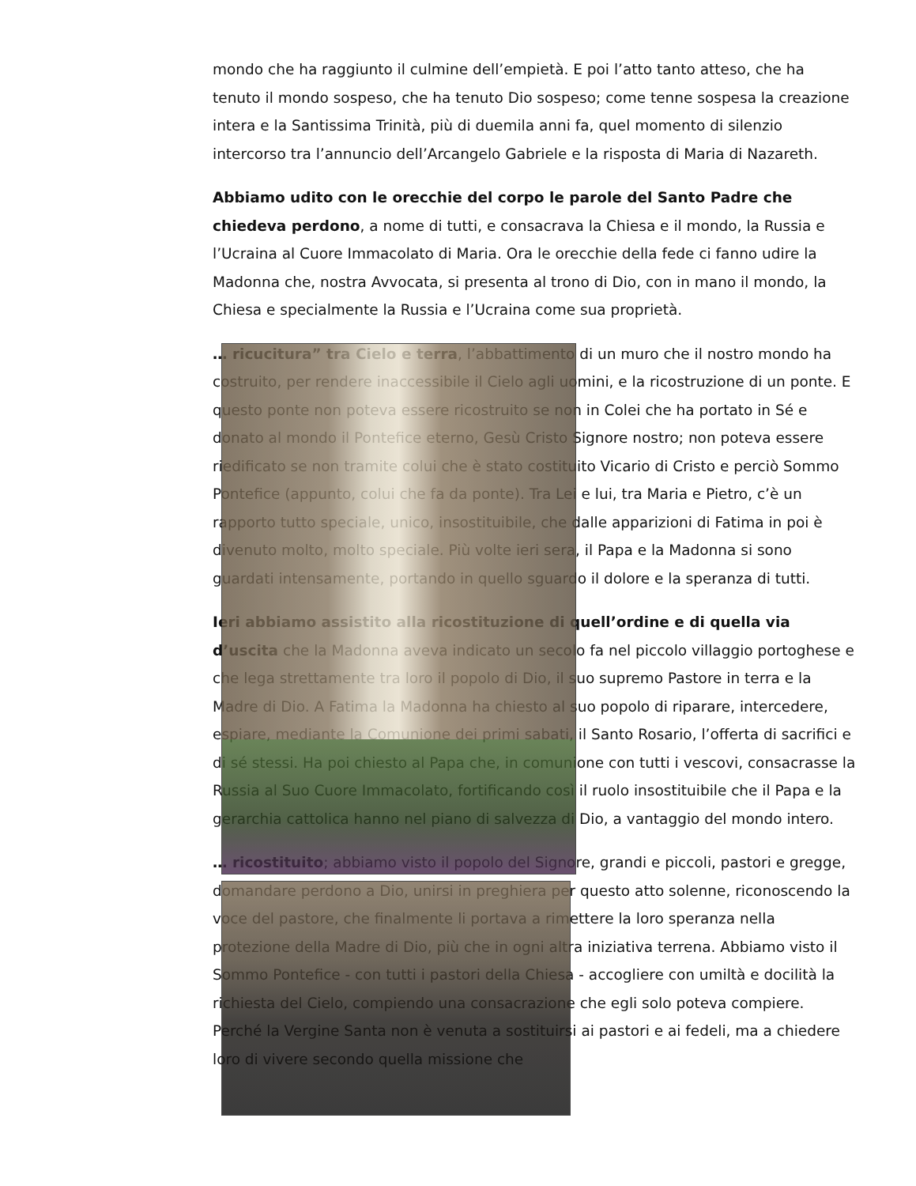mondo che ha raggiunto il culmine dell’empietà. E poi l’atto tanto atteso, che ha tenuto il mondo sospeso, che ha tenuto Dio sospeso; come tenne sospesa la creazione intera e la Santissima Trinità, più di duemila anni fa, quel momento di silenzio intercorso tra l’annuncio dell’Arcangelo Gabriele e la risposta di Maria di Nazareth.
Abbiamo udito con le orecchie del corpo le parole del Santo Padre che chiedeva perdono, a nome di tutti, e consacrava la Chiesa e il mondo, la Russia e l’Ucraina al Cuore Immacolato di Maria. Ora le orecchie della fede ci fanno udire la Madonna che, nostra Avvocata, si presenta al trono di Dio, con in mano il mondo, la Chiesa e specialmente la Russia e l’Ucraina come sua proprietà.
… ricucitura” tra Cielo e terra, l’abbattimento di un muro che il nostro mondo ha costruito, per rendere inaccessibile il Cielo agli uomini, e la ricostruzione di un ponte. E questo ponte non poteva essere ricostruito se non in Colei che ha portato in Sé e donato al mondo il Pontefice eterno, Gesù Cristo Signore nostro; non poteva essere riedificato se non tramite colui che è stato costituito Vicario di Cristo e perciò Sommo Pontefice (appunto, colui che fa da ponte). Tra Lei e lui, tra Maria e Pietro, c’è un rapporto tutto speciale, unico, insostituibile, che dalle apparizioni di Fatima in poi è divenuto molto, molto speciale. Più volte ieri sera, il Papa e la Madonna si sono guardati intensamente, portando in quello sguardo il dolore e la speranza di tutti.
Ieri abbiamo assistito alla ricostituzione di quell’ordine e di quella via d’uscita che la Madonna aveva indicato un secolo fa nel piccolo villaggio portoghese e che lega strettamente tra loro il popolo di Dio, il suo supremo Pastore in terra e la Madre di Dio. A Fatima la Madonna ha chiesto al suo popolo di riparare, intercedere, espiare, mediante la Comunione dei primi sabati, il Santo Rosario, l’offerta di sacrifici e di sé stessi. Ha poi chiesto al Papa che, in comunione con tutti i vescovi, consacrasse la Russia al Suo Cuore Immacolato, fortificando così il ruolo insostituibile che il Papa e la gerarchia cattolica hanno nel piano di salvezza di Dio, a vantaggio del mondo intero.
… ricostituito; abbiamo visto il popolo del Signore, grandi e piccoli, pastori e gregge, domandare perdono a Dio, unirsi in preghiera per questo atto solenne, riconoscendo la voce del pastore, che finalmente li portava a rimettere la loro speranza nella protezione della Madre di Dio, più che in ogni altra iniziativa terrena. Abbiamo visto il Sommo Pontefice - con tutti i pastori della Chiesa - accogliere con umiltà e docilità la richiesta del Cielo, compiendo una consacrazione che egli solo poteva compiere. Perché la Vergine Santa non è venuta a sostituirsi ai pastori e ai fedeli, ma a chiedere loro di vivere secondo quella missione che